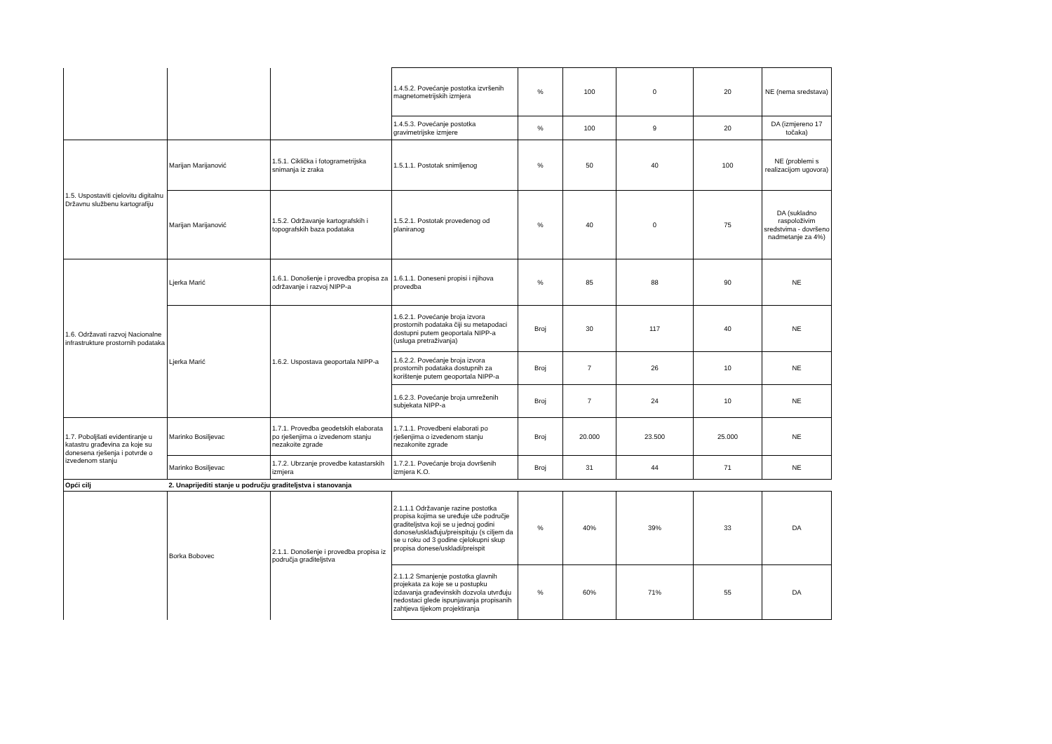| | | | 1.4.5.2. Povećanje postotka izvršenih magnetometrijskih izmjera | % | 100 | 0 | 20 | NE (nema sredstava) |
| | | | 1.4.5.3. Povećanje postotka gravimetrijske izmjere | % | 100 | 9 | 20 | DA (izmjereno 17 točaka) |
| 1.5. Uspostaviti cjelovitu digitalnu Državnu službenu kartografiju | Marijan Marijanović | 1.5.1. Ciklička i fotogrametrijska snimanja iz zraka | 1.5.1.1. Postotak snimljenog | % | 50 | 40 | 100 | NE (problemi s realizacijom ugovora) |
| | Marijan Marijanović | 1.5.2. Održavanje kartografskih i topografskih baza podataka | 1.5.2.1. Postotak provedenog od planiranog | % | 40 | 0 | 75 | DA (sukladno raspoloživim sredstvima - dovršeno nadmetanje za 4%) |
| 1.6. Održavati razvoj Nacionalne infrastrukture prostornih podataka | Ljerka Marić | 1.6.1. Donošenje i provedba propisa za održavanje i razvoj NIPP-a | 1.6.1.1. Doneseni propisi i njihova provedba | % | 85 | 88 | 90 | NE |
| | Ljerka Marić | 1.6.2. Uspostava geoportala NIPP-a | 1.6.2.1. Povećanje broja izvora prostornih podataka čiji su metapodaci dostupni putem geoportala NIPP-a (usluga pretraživanja) | Broj | 30 | 117 | 40 | NE |
| | | | 1.6.2.2. Povećanje broja izvora prostornih podataka dostupnih za korištenje putem geoportala NIPP-a | Broj | 7 | 26 | 10 | NE |
| | | | 1.6.2.3. Povećanje broja umreženih subjekata NIPP-a | Broj | 7 | 24 | 10 | NE |
| 1.7. Poboljšati evidentiranje u katastru građevina za koje su donesena rješenja i potvrde o izvedenom stanju | Marinko Bosiljevac | 1.7.1. Provedba geodetskih elaborata po rješenjima o izvedenom stanju nezakoite zgrade | 1.7.1.1. Provedbeni elaborati po rješenjima o izvedenom stanju nezakonite zgrade | Broj | 20.000 | 23.500 | 25.000 | NE |
| | Marinko Bosiljevac | 1.7.2. Ubrzanje provedbe katastarskih izmjera | 1.7.2.1. Povećanje broja dovršenih izmjera K.O. | Broj | 31 | 44 | 71 | NE |
| Opći cilj | 2. Unaprijediti stanje u području graditeljstva i stanovanja | | | | | | | |
| | Borka Bobovec | 2.1.1. Donošenje i provedba propisa iz područja graditeljstva | 2.1.1.1 Održavanje razine postotka propisa kojima se uređuje uže područje graditeljstva koji se u jednoj godini donose/usklađuju/preispituju (s ciljem da se u roku od 3 godine cjelokupni skup propisa donese/uskladi/preispit | % | 40% | 39% | 33 | DA |
| | | | 2.1.1.2 Smanjenje postotka glavnih projekata za koje se u postupku izdavanja građevinskih dozvola utvrđuju nedostaci glede ispunjavanja propisanih zahtjeva tijekom projektiranja | % | 60% | 71% | 55 | DA |